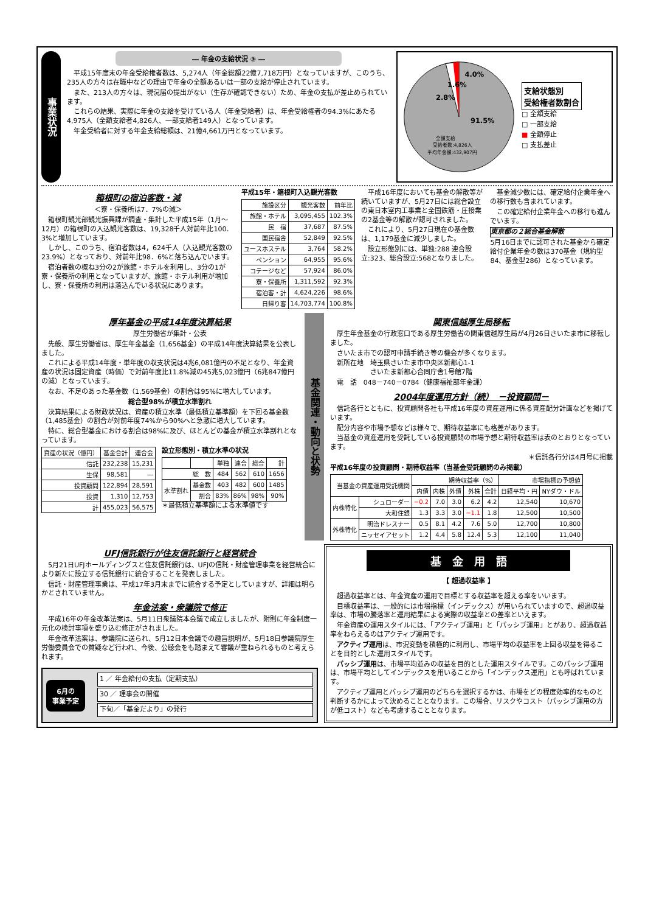事業状況
― 年金の支給状況 ③ ―
　平成15年度末の年金受給権者数は、5,274人（年金総額22億7,718万円）となっていますが、このうち、235人の方々は在職中などの理由で年金の全額あるいは一部の支給が停止されています。
　また、213人の方々は、現況届の提出がない（生存が確認できない）ため、年金の支払が差止められています。
　これらの結果、実際に年金の支給を受けている人（年金受給者）は、年金受給権者の94.3%にあたる4,975人（全額支給者4,826人、一部支給者149人）となっています。
　年金受給者に対する年金支給総額は、21億4,661万円となっています。
4.0%
1.6%
2.8%
91.5%
全額支給
受給者数:4,826人
平均年金額:432,907円
支給状態別
受給権者数割合
□ 全額支給
□ 一部支給
■ 全額停止
□ 支払差止
箱根町の宿泊客数・減
＜寮・保養所は7．7%の減＞
　箱根町観光部観光振興課が調査・集計した平成15年（1月～12月）の箱根町の入込観光客数は、19,328千人対前年比100．3%と増加しています。
　しかし、このうち、宿泊者数は4，624千人（入込観光客数の23.9%）となっており、対前年比98．6%と落ち込んでいます。
　宿泊者数の概ね3分の2が旅館・ホテルを利用し、3分の1が寮・保養所の利用となっていますが、旅館・ホテル利用が増加し、寮・保養所の利用は落込んでいる状況にあります。
平成15年・箱根町入込観光客数
| 施設区分 | 観光客数 | 前年比 |
| --- | --- | --- |
| 旅館・ホテル | 3,095,455 | 102.3% |
| 民 宿 | 37,687 | 87.5% |
| 国民宿舎 | 52,849 | 92.5% |
| ユースホステル | 3,764 | 58.2% |
| ペンション | 64,955 | 95.6% |
| コテージなど | 57,924 | 86.0% |
| 寮・保養所 | 1,311,592 | 92.3% |
| 宿泊客・計 | 4,624,226 | 98.6% |
| 日帰り客 | 14,703,774 | 100.8% |
　平成16年度においても基金の解散等が続いていますが、5月27日には総合設立の東日本室内工事業と全国鉄筋・圧接業の2基金等の解散が認可されました。
　これにより、5月27日現在の基金数は、1,179基金に減少しました。
　設立形態別には、単独:288 連合設立:323、総合設立:568となりました。
　基金減少数には、確定給付企業年金への移行数も含まれています。
　この確定給付企業年金への移行も進んでいます。
東京都の２総合基金解散
5月16日までに認可された基金から確定給付企業年金の数は370基金（規約型84、基金型286）となっています。
厚年基金の平成14年度決算結果
厚生労働省が集計・公表
　先般、厚生労働省は、厚生年金基金（1,656基金）の平成14年度決算結果を公表しました。
　これによる平成14年度・単年度の収支状況は4兆6,081億円の不足となり、年金資産の状況は固定資産（時価）で対前年度比11.8%減の45兆5,023億円（6兆847億円の減）となっています。
　なお、不足のあった基金数（1,569基金）の割合は95%に増大しています。
総合型98%が積立水準割れ
　決算結果による財政状況は、資産の積立水準（最低積立基準額）を下回る基金数（1,485基金）の割合が対前年度74%から90%へと急激に増大しています。
　特に、総合型基金における割合は98%に及び、ほとんどの基金が積立水準割れとなっています。
| 資産の状況（億円） | 基金合計 | 連合会 |
| --- | --- | --- |
| 信託 | 232,238 | 15,231 |
| 生保 | 98,581 | ― |
| 投資顧問 | 122,894 | 28,591 |
| 投資 | 1,310 | 12,753 |
| 計 | 455,023 | 56,575 |
設立形態別・積立水準の状況
| | | 単独 | 連合 | 総合 | 計 |
| --- | --- | --- | --- | --- | --- |
| 総 数 | | 484 | 562 | 610 | 1656 |
| 水準割れ | 基金数 | 403 | 482 | 600 | 1485 |
| | 割合 | 83% | 86% | 98% | 90% |
＊最低積立基準額による水準値です
基金関連・動向と状勢
関東信越厚生局移転
　厚生年金基金の行政窓口である厚生労働省の関東信越厚生局が4月26日さいたま市に移転しました。
　さいたま市での認可申請手続き等の機会が多くなります。
　新所在地　埼玉県さいたま市中央区新都心1-1
　　　　　　さいたま新都心合同庁舎1号館7階
　電　話　048－740－0784（健康福祉部年金課）
2004年度運用方針（続）　－投資顧問－
　信託各行とともに、投資顧問各社も平成16年度の資産運用に係る資産配分計画などを掲げています。
　配分内容や市場予想などは様々で、期待収益率にも格差があります。
　当基金の資産運用を受託している投資顧問の市場予想と期待収益率は表のとおりとなっています。
＊信託各行分は4月号に掲載
平成16年度の投資顧問・期待収益率（当基金受託顧問のみ掲載）
| 当基金の資産運用受託機関 | | 期待収益率（%） | | | | | 市場指標の予想値 | |
| --- | --- | --- | --- | --- | --- | --- | --- | --- |
| | | 内債 | 内株 | 外債 | 外株 | 合計 | 日経平均・円 | NYダウ・ドル |
| 内株特化 | シュローダー | −0.2 | 7.0 | 3.0 | 6.2 | 4.2 | 12,540 | 10,670 |
| | 大和住銀 | 1.3 | 3.3 | 3.0 | −1.1 | 1.8 | 12,500 | 10,500 |
| 外株特化 | 明治ドレスナー | 0.5 | 8.1 | 4.2 | 7.6 | 5.0 | 12,700 | 10,800 |
| | ニッセイアセット | 1.2 | 4.4 | 5.8 | 12.4 | 5.3 | 12,100 | 11,040 |
UFJ信託銀行が住友信託銀行と経営統合
　5月21日UFJホールディングスと住友信託銀行は、UFJの信託・財産管理事業を経営統合により新たに設立する信託銀行に統合することを発表しました。
　信託・財産管理事業は、平成17年3月末までに統合する予定としていますが、詳細は明らかとされていません。
年金法案・衆議院で修正
　平成16年の年金改革法案は、5月11日衆議院本会議で成立しましたが、附則に年金制度一元化の検討事項を盛り込む修正がされました。
　年金改革法案は、参議院に送られ、5月12日本会議での趣旨説明が、5月18日参議院厚生労働委員会での質疑など行われ、今後、公聴会をも踏まえて審議が重ねられるものと考えられます。
6月の
事業予定
1 ／ 年金給付の支払（定期支払）
30 ／ 理事会の開催
下旬／「基金だより」の発行
基　金　用　語
【 超過収益率 】
　超過収益率とは、年金資産の運用で目標とする収益率を超える率をいいます。
　目標収益率は、一般的には市場指標（インデックス）が用いられていますので、超過収益率は、市場の騰落率と運用結果による実際の収益率との差率といえます。
　年金資産の運用スタイルには、「アクティブ運用」と「パッシブ運用」とがあり、超過収益率をねらえるのはアクティブ運用です。
　アクティブ運用は、市況変動を積極的に利用し、市場平均の収益率を上回る収益を得ることを目的とした運用スタイルです。
　パッシブ運用は、市場平均並みの収益を目的とした運用スタイルです。このパッシブ運用は、市場平均としてインデックスを用いることから「インデックス運用」とも呼ばれています。
　アクティブ運用とパッシブ運用のどちらを選択するかは、市場をどの程度効率的なものと判断するかによって決めることとなります。この場合、リスクやコスト（パッシブ運用の方が低コスト）なども考慮することとなります。